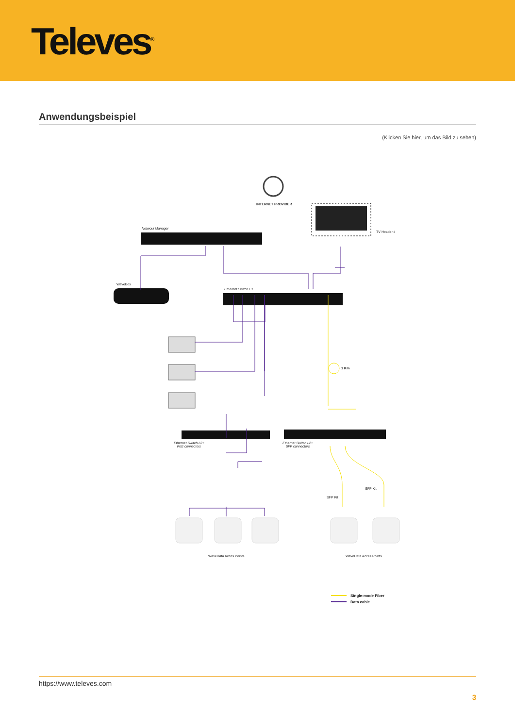Televes<sup>®</sup>
Anwendungsbeispiel
(Klicken Sie hier, um das Bild zu sehen)
INTERNET PROVIDER
Network Manager
TV Headend
WaveBox
Ethernet Switch L3
1 Km
Ethernet Switch L2+
PoE connectors
Ethernet Switch L2+
SFP connectors
SFP Kit
SFP Kit
WaveData Acces Points WaveData Acces Points
Single-mode Fiber
Data cable
https://www.televes.com
3